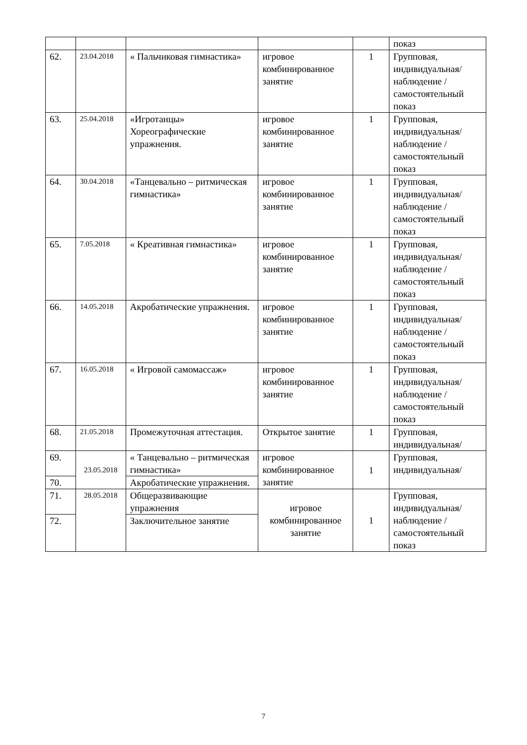| | | | | | показ |
| 62. | 23.04.2018 | « Пальчиковая гимнастика» | игровое комбинированное занятие | 1 | Групповая, индивидуальная/ наблюдение /самостоятельный показ |
| 63. | 25.04.2018 | «Игротанцы» Хореографические упражнения. | игровое комбинированное занятие | 1 | Групповая, индивидуальная/ наблюдение /самостоятельный показ |
| 64. | 30.04.2018 | «Танцевально – ритмическая гимнастика» | игровое комбинированное занятие | 1 | Групповая, индивидуальная/ наблюдение /самостоятельный показ |
| 65. | 7.05.2018 | « Креативная гимнастика» | игровое комбинированное занятие | 1 | Групповая, индивидуальная/ наблюдение /самостоятельный показ |
| 66. | 14.05.2018 | Акробатические упражнения. | игровое комбинированное занятие | 1 | Групповая, индивидуальная/ наблюдение /самостоятельный показ |
| 67. | 16.05.2018 | « Игровой самомассаж» | игровое комбинированное занятие | 1 | Групповая, индивидуальная/ наблюдение /самостоятельный показ |
| 68. | 21.05.2018 | Промежуточная аттестация. | Открытое занятие | 1 | Групповая, индивидуальная/ |
| 69. | 23.05.2018 | « Танцевально – ритмическая гимнастика» | игровое комбинированное занятие | 1 | Групповая, индивидуальная/ |
| 70. | | Акробатические упражнения. | | | |
| 71. | 28.05.2018 | Общеразвивающие упражнения | игровое комбинированное занятие | 1 | Групповая, индивидуальная/ наблюдение /самостоятельный показ |
| 72. | | Заключительное занятие | | | |
7